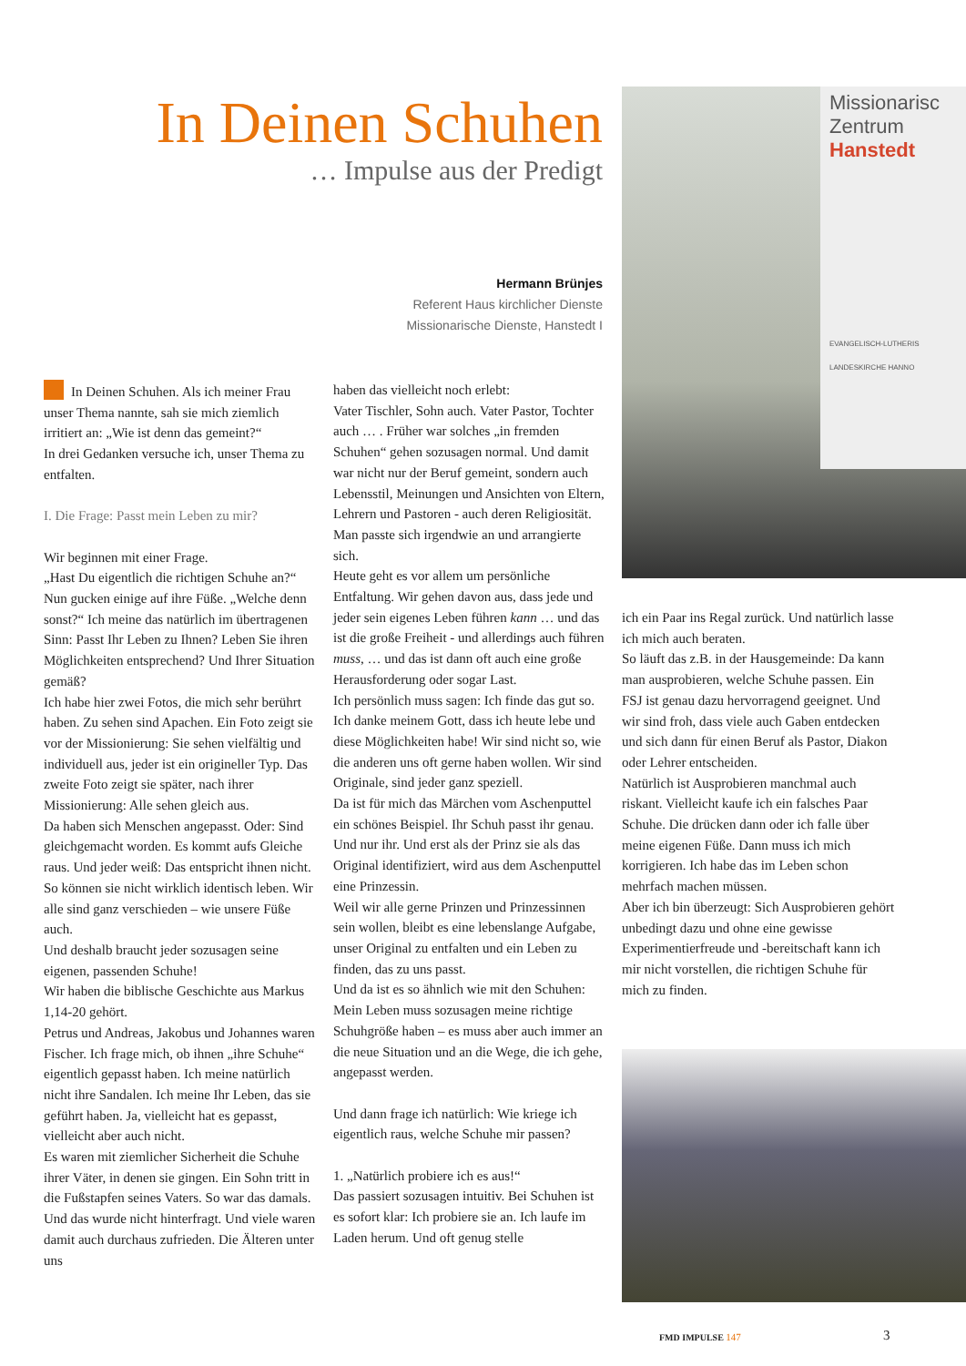In Deinen Schuhen
… Impulse aus der Predigt
Hermann Brünjes
Referent Haus kirchlicher Dienste
Missionarische Dienste, Hanstedt I
Missionarisc
Zentrum
Hanstedt
EVANGELISCH-LUTHERIS
LANDESKIRCHE HANNO
In Deinen Schuhen. Als ich meiner Frau unser Thema nannte, sah sie mich ziemlich irritiert an: „Wie ist denn das gemeint?“
In drei Gedanken versuche ich, unser Thema zu entfalten.
I. Die Frage: Passt mein Leben zu mir?
Wir beginnen mit einer Frage.
„Hast Du eigentlich die richtigen Schuhe an?“ Nun gucken einige auf ihre Füße. „Welche denn sonst?“ Ich meine das natürlich im übertragenen Sinn: Passt Ihr Leben zu Ihnen? Leben Sie ihren Möglichkeiten entsprechend? Und Ihrer Situation gemäß?
Ich habe hier zwei Fotos, die mich sehr berührt haben. Zu sehen sind Apachen. Ein Foto zeigt sie vor der Missionierung: Sie sehen vielfältig und individuell aus, jeder ist ein origineller Typ. Das zweite Foto zeigt sie später, nach ihrer Missionierung: Alle sehen gleich aus.
Da haben sich Menschen angepasst. Oder: Sind gleichgemacht worden. Es kommt aufs Gleiche raus. Und jeder weiß: Das entspricht ihnen nicht. So können sie nicht wirklich identisch leben. Wir alle sind ganz verschieden – wie unsere Füße auch.
Und deshalb braucht jeder sozusagen seine eigenen, passenden Schuhe!
Wir haben die biblische Geschichte aus Markus 1,14-20 gehört.
Petrus und Andreas, Jakobus und Johannes waren Fischer. Ich frage mich, ob ihnen „ihre Schuhe“ eigentlich gepasst haben. Ich meine natürlich nicht ihre Sandalen. Ich meine Ihr Leben, das sie geführt haben. Ja, vielleicht hat es gepasst, vielleicht aber auch nicht.
Es waren mit ziemlicher Sicherheit die Schuhe ihrer Väter, in denen sie gingen. Ein Sohn tritt in die Fußstapfen seines Vaters. So war das damals. Und das wurde nicht hinterfragt. Und viele waren damit auch durchaus zufrieden. Die Älteren unter uns
haben das vielleicht noch erlebt:
Vater Tischler, Sohn auch. Vater Pastor, Tochter auch … . Früher war solches „in fremden Schuhen“ gehen sozusagen normal. Und damit war nicht nur der Beruf gemeint, sondern auch Lebensstil, Meinungen und Ansichten von Eltern, Lehrern und Pastoren - auch deren Religiosität. Man passte sich irgendwie an und arrangierte sich.
Heute geht es vor allem um persönliche Entfaltung. Wir gehen davon aus, dass jede und jeder sein eigenes Leben führen kann … und das ist die große Freiheit - und allerdings auch führen muss, … und das ist dann oft auch eine große Herausforderung oder sogar Last.
Ich persönlich muss sagen: Ich finde das gut so. Ich danke meinem Gott, dass ich heute lebe und diese Möglichkeiten habe! Wir sind nicht so, wie die anderen uns oft gerne haben wollen. Wir sind Originale, sind jeder ganz speziell.
Da ist für mich das Märchen vom Aschenputtel ein schönes Beispiel. Ihr Schuh passt ihr genau. Und nur ihr. Und erst als der Prinz sie als das Original identifiziert, wird aus dem Aschenputtel eine Prinzessin.
Weil wir alle gerne Prinzen und Prinzessinnen sein wollen, bleibt es eine lebenslange Aufgabe, unser Original zu entfalten und ein Leben zu finden, das zu uns passt.
Und da ist es so ähnlich wie mit den Schuhen: Mein Leben muss sozusagen meine richtige Schuhgröße haben – es muss aber auch immer an die neue Situation und an die Wege, die ich gehe, angepasst werden.
Und dann frage ich natürlich: Wie kriege ich eigentlich raus, welche Schuhe mir passen?
1. „Natürlich probiere ich es aus!“
Das passiert sozusagen intuitiv. Bei Schuhen ist es sofort klar: Ich probiere sie an. Ich laufe im Laden herum. Und oft genug stelle
ich ein Paar ins Regal zurück. Und natürlich lasse ich mich auch beraten.
So läuft das z.B. in der Hausgemeinde: Da kann man ausprobieren, welche Schuhe passen. Ein FSJ ist genau dazu hervorragend geeignet. Und wir sind froh, dass viele auch Gaben entdecken und sich dann für einen Beruf als Pastor, Diakon oder Lehrer entscheiden.
Natürlich ist Ausprobieren manchmal auch riskant. Vielleicht kaufe ich ein falsches Paar Schuhe. Die drücken dann oder ich falle über meine eigenen Füße. Dann muss ich mich korrigieren. Ich habe das im Leben schon mehrfach machen müssen.
Aber ich bin überzeugt: Sich Ausprobieren gehört unbedingt dazu und ohne eine gewisse Experimentierfreude und -bereitschaft kann ich mir nicht vorstellen, die richtigen Schuhe für mich zu finden.
FMD IMPULSE 147 3